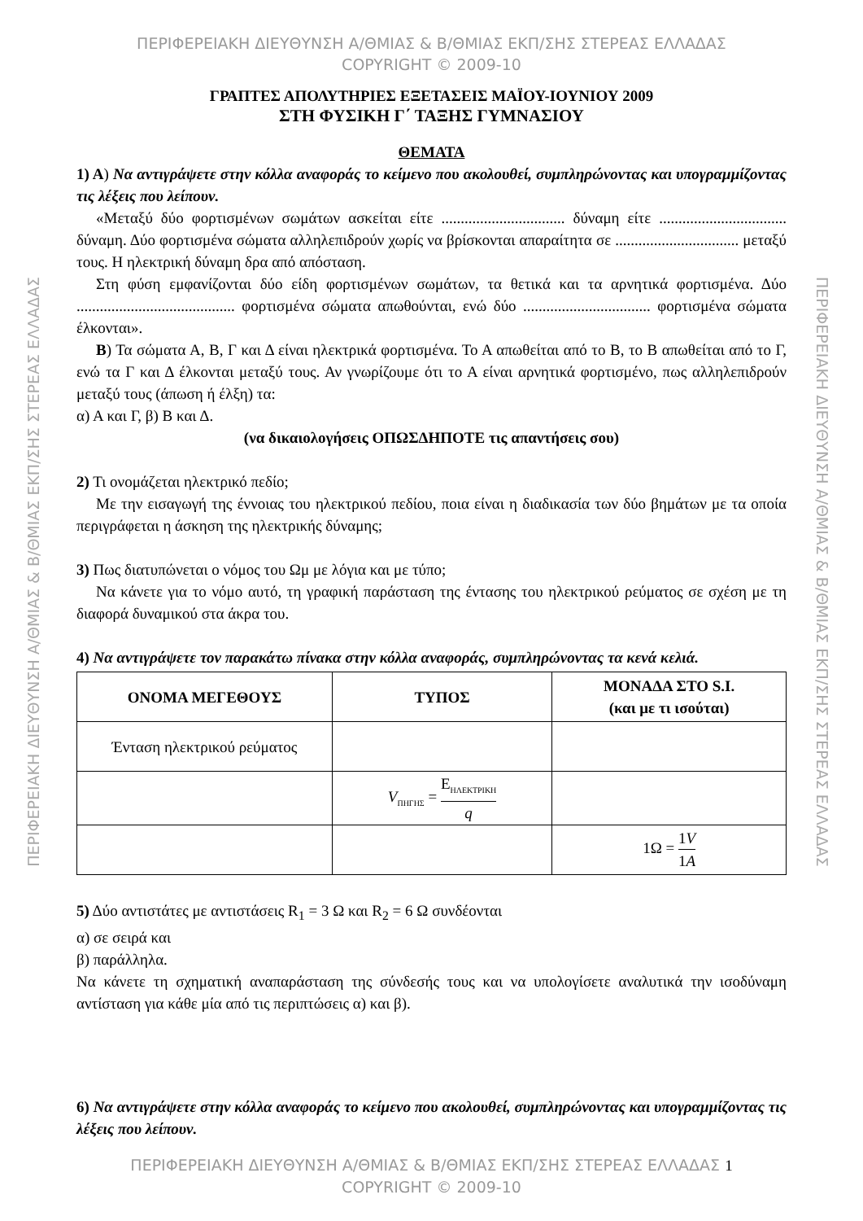ΠΕΡΙΦΕΡΕΙΑΚΗ ΔΙΕΥΘΥΝΣΗ Α/ΘΜΙΑΣ & Β/ΘΜΙΑΣ ΕΚΠ/ΣΗΣ ΣΤΕΡΕΑΣ ΕΛΛΑΔΑΣ
COPYRIGHT © 2009-10
ΓΡΑΠΤΕΣ ΑΠΟΛΥΤΗΡΙΕΣ ΕΞΕΤΑΣΕΙΣ ΜΑΪΟΥ-ΙΟΥΝΙΟΥ 2009
ΣΤΗ ΦΥΣΙΚΗ Γ΄ ΤΑΞΗΣ ΓΥΜΝΑΣΙΟΥ
ΘΕΜΑΤΑ
1) Α) Να αντιγράψετε στην κόλλα αναφοράς το κείμενο που ακολουθεί, συμπληρώνοντας και υπογραμμίζοντας τις λέξεις που λείπουν.
«Μεταξύ δύο φορτισμένων σωμάτων ασκείται είτε ................................ δύναμη είτε ................................. δύναμη. Δύο φορτισμένα σώματα αλληλεπιδρούν χωρίς να βρίσκονται απαραίτητα σε ................................ μεταξύ τους. Η ηλεκτρική δύναμη δρα από απόσταση.
Στη φύση εμφανίζονται δύο είδη φορτισμένων σωμάτων, τα θετικά και τα αρνητικά φορτισμένα. Δύο ......................................... φορτισμένα σώματα απωθούνται, ενώ δύο ................................. φορτισμένα σώματα έλκονται».
Β) Τα σώματα Α, Β, Γ και Δ είναι ηλεκτρικά φορτισμένα. Το Α απωθείται από το Β, το Β απωθείται από το Γ, ενώ τα Γ και Δ έλκονται μεταξύ τους. Αν γνωρίζουμε ότι το Α είναι αρνητικά φορτισμένο, πως αλληλεπιδρούν μεταξύ τους (άπωση ή έλξη) τα:
α) Α και Γ, β) Β και Δ.
(να δικαιολογήσεις ΟΠΩΣΔΗΠΟΤΕ τις απαντήσεις σου)
2) Τι ονομάζεται ηλεκτρικό πεδίο;
Με την εισαγωγή της έννοιας του ηλεκτρικού πεδίου, ποια είναι η διαδικασία των δύο βημάτων με τα οποία περιγράφεται η άσκηση της ηλεκτρικής δύναμης;
3) Πως διατυπώνεται ο νόμος του Ωμ με λόγια και με τύπο;
Να κάνετε για το νόμο αυτό, τη γραφική παράσταση της έντασης του ηλεκτρικού ρεύματος σε σχέση με τη διαφορά δυναμικού στα άκρα του.
4) Να αντιγράψετε τον παρακάτω πίνακα στην κόλλα αναφοράς, συμπληρώνοντας τα κενά κελιά.
| ΟΝΟΜΑ ΜΕΓΕΘΟΥΣ | ΤΥΠΟΣ | ΜΟΝΑΔΑ ΣΤΟ S.I. (και με τι ισούται) |
| --- | --- | --- |
| Ένταση ηλεκτρικού ρεύματος | | |
| | V<sub>ΠΗΓΗΣ</sub> = E<sub>ΗΛΕΚΤΡΙΚΗ</sub> q | |
| | | 1Ω = 1 V 1 A |
5) Δύο αντιστάτες με αντιστάσεις R<sub>1</sub> = 3 Ω και R<sub>2</sub> = 6 Ω συνδέονται
α) σε σειρά και
β) παράλληλα.
Να κάνετε τη σχηματική αναπαράσταση της σύνδεσής τους και να υπολογίσετε αναλυτικά την ισοδύναμη αντίσταση για κάθε μία από τις περιπτώσεις α) και β).
6) Να αντιγράψετε στην κόλλα αναφοράς το κείμενο που ακολουθεί, συμπληρώνοντας και υπογραμμίζοντας τις λέξεις που λείπουν.
ΠΕΡΙΦΕΡΕΙΑΚΗ ΔΙΕΥΘΥΝΣΗ Α/ΘΜΙΑΣ & Β/ΘΜΙΑΣ ΕΚΠ/ΣΗΣ ΣΤΕΡΕΑΣ ΕΛΛΑΔΑΣ 1
COPYRIGHT © 2009-10
ΠΕΡΙΦΕΡΕΙΑΚΗ ΔΙΕΥΘΥΝΣΗ Α/ΘΜΙΑΣ & Β/ΘΜΙΑΣ ΕΚΠ/ΣΗΣ ΣΤΕΡΕΑΣ ΕΛΛΑΔΑΣ
ΠΕΡΙΦΕΡΕΙΑΚΗ ΔΙΕΥΘΥΝΣΗ Α/ΘΜΙΑΣ & Β/ΘΜΙΑΣ ΕΚΠ/ΣΗΣ ΣΤΕΡΕΑΣ ΕΛΛΑΔΑΣ